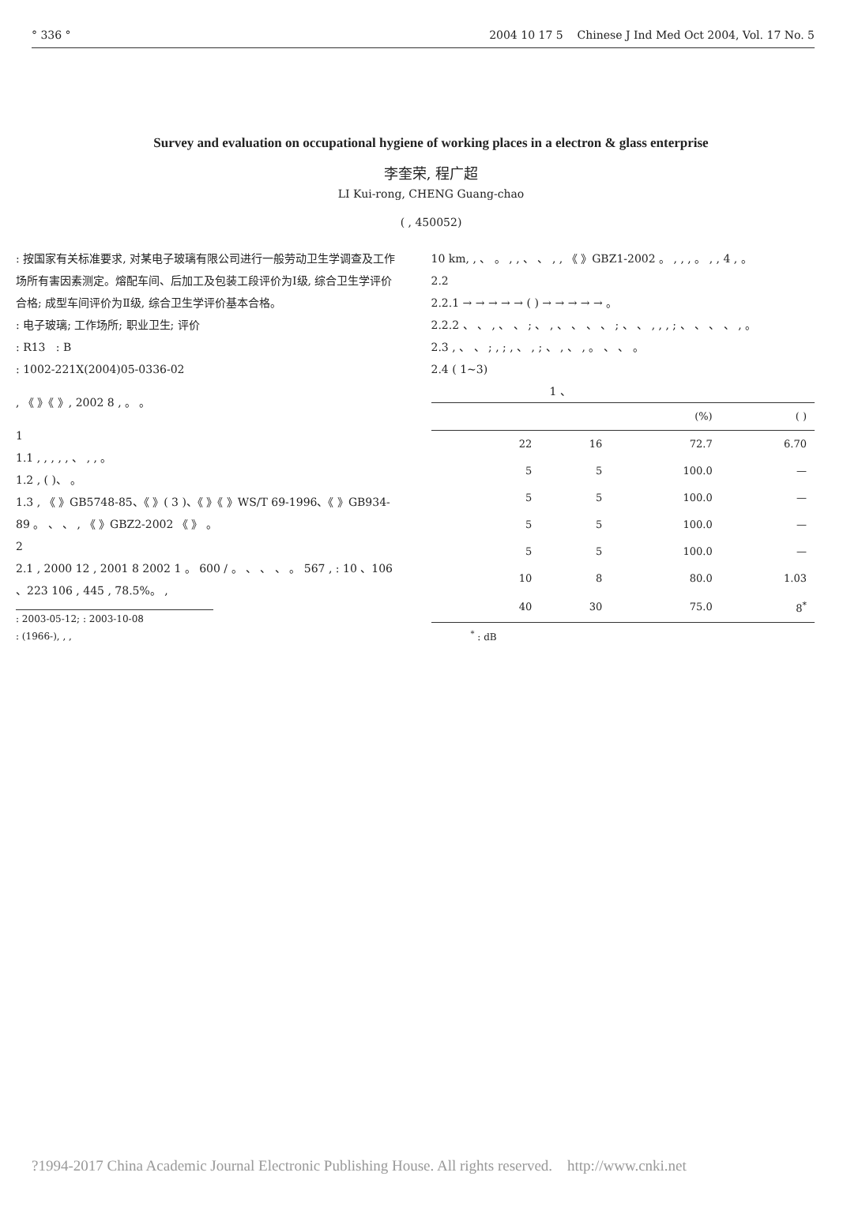° 336 ° 2004 10 17 5 Chinese J Ind Med Oct 2004, Vol. 17 No. 5
Survey and evaluation on occupational hygiene of working places in a electron & glass enterprise
李奎荣, 程广超
LI Kui-rong, CHENG Guang-chao
( , 450052)
: 按国家有关标准要求, 对某电子玻璃有限公司进行一般劳动卫生学调查及工作场所有害因素测定。熔配车间、后加工及包装工段评价为Ⅰ级, 综合卫生学评价合格; 成型车间评价为Ⅱ级, 综合卫生学评价基本合格。
: 电子玻璃; 工作场所; 职业卫生; 评价
: R13 : B
: 1002-221X(2004)05-0336-02
, 《 》《 》, 2002 8 , 。 。
1
1.1 , , , , , 、 , , 。
1.2 , ( )、 。
1.3 , 《 》GB5748-85、《 》( 3 )、《 》《 》WS/T 69-1996、《 》GB934-89 。 、 、 , 《 》GBZ2-2002 《 》 。
2
2.1 , 2000 12 , 2001 8 2002 1 。 600 / 。 、 、 、 。 567 , : 10 、106 、223 106 , 445 , 78.5%。 ,
: 2003-05-12; : 2003-10-08
: (1966-), , ,
10 km, , 、 。 , , 、 、 , , 《 》GBZ1-2002 。 , , , 。 , , 4 , 。
2.2
2.2.1 → → → → → ( ) → → → → → 。
2.2.2 、 、 , 、 、 ; 、 , 、 、 、 、 ; 、 、 , , , ; 、 、 、 、 , 。
2.3 , 、 、 ; , ; , 、 , ; 、 , 、 , 。 、 、 。
2.4 ( 1~3)
1 、
| | | | (%) | ( ) |
| --- | --- | --- | --- | --- |
| | 22 | 16 | 72.7 | 6.70 |
| | 5 | 5 | 100.0 | — |
| | 5 | 5 | 100.0 | — |
| | 5 | 5 | 100.0 | — |
| | 5 | 5 | 100.0 | — |
| | 10 | 8 | 80.0 | 1.03 |
| | 40 | 30 | 75.0 | 8<sup>*</sup> |
<sup>*</sup> : dB
?1994-2017 China Academic Journal Electronic Publishing House. All rights reserved. http://www.cnki.net